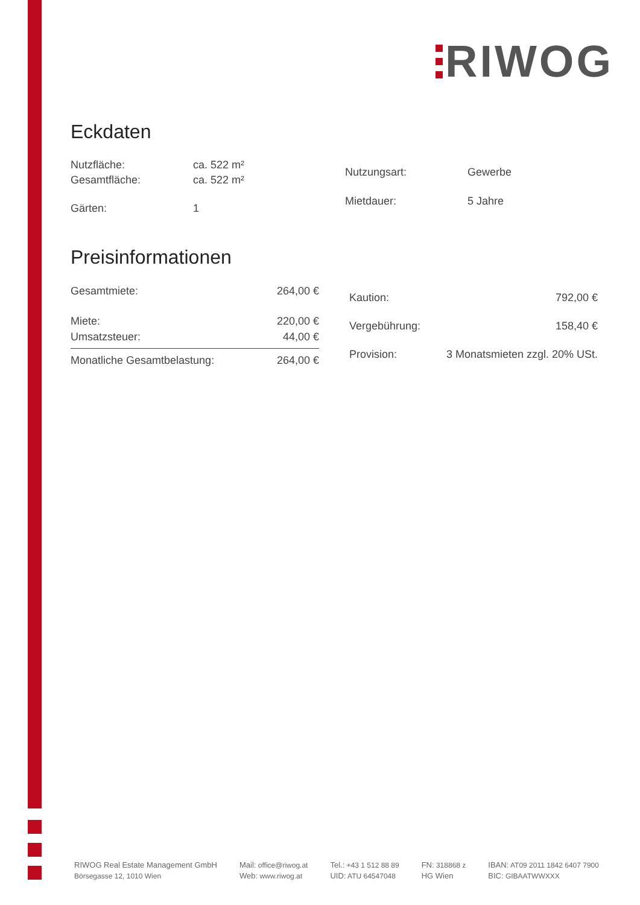RIWOG
Eckdaten
| Nutzfläche: | ca. 522 m² |
| Gesamtfläche: | ca. 522 m² |
| Gärten: | 1 |
| Nutzungsart: | Gewerbe |
| Mietdauer: | 5 Jahre |
Preisinformationen
| Gesamtmiete: | 264,00 € |
| Miete: | 220,00 € |
| Umsatzsteuer: | 44,00 € |
| Monatliche Gesamtbelastung: | 264,00 € |
| Kaution: | 792,00 € |
| Vergebührung: | 158,40 € |
| Provision: | 3 Monatsmieten zzgl. 20% USt. |
RIWOG Real Estate Management GmbH
Börsegasse 12, 1010 Wien
Mail: office@riwog.at
Web: www.riwog.at
Tel.: +43 1 512 88 89
UID: ATU 64547048
FN: 318868 z
HG Wien
IBAN: AT09 2011 1842 6407 7900
BIC: GIBAATWWXXX